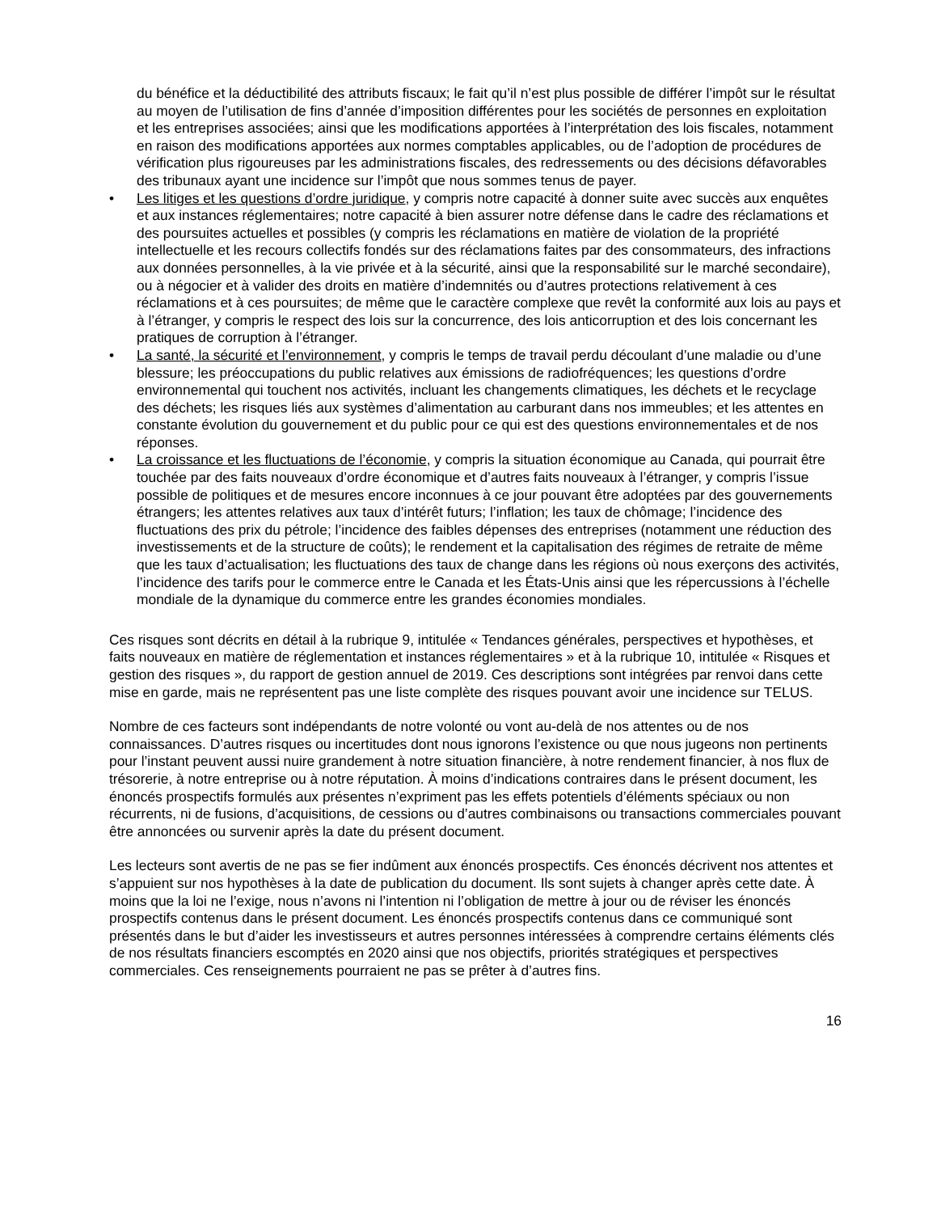du bénéfice et la déductibilité des attributs fiscaux; le fait qu’il n’est plus possible de différer l’impôt sur le résultat au moyen de l’utilisation de fins d’année d’imposition différentes pour les sociétés de personnes en exploitation et les entreprises associées; ainsi que les modifications apportées à l’interprétation des lois fiscales, notamment en raison des modifications apportées aux normes comptables applicables, ou de l’adoption de procédures de vérification plus rigoureuses par les administrations fiscales, des redressements ou des décisions défavorables des tribunaux ayant une incidence sur l’impôt que nous sommes tenus de payer.
• Les litiges et les questions d’ordre juridique, y compris notre capacité à donner suite avec succès aux enquêtes et aux instances réglementaires; notre capacité à bien assurer notre défense dans le cadre des réclamations et des poursuites actuelles et possibles (y compris les réclamations en matière de violation de la propriété intellectuelle et les recours collectifs fondés sur des réclamations faites par des consommateurs, des infractions aux données personnelles, à la vie privée et à la sécurité, ainsi que la responsabilité sur le marché secondaire), ou à négocier et à valider des droits en matière d’indemnités ou d’autres protections relativement à ces réclamations et à ces poursuites; de même que le caractère complexe que revêt la conformité aux lois au pays et à l’étranger, y compris le respect des lois sur la concurrence, des lois anticorruption et des lois concernant les pratiques de corruption à l’étranger.
• La santé, la sécurité et l’environnement, y compris le temps de travail perdu découlant d’une maladie ou d’une blessure; les préoccupations du public relatives aux émissions de radiofréquences; les questions d’ordre environnemental qui touchent nos activités, incluant les changements climatiques, les déchets et le recyclage des déchets; les risques liés aux systèmes d’alimentation au carburant dans nos immeubles; et les attentes en constante évolution du gouvernement et du public pour ce qui est des questions environnementales et de nos réponses.
• La croissance et les fluctuations de l’économie, y compris la situation économique au Canada, qui pourrait être touchée par des faits nouveaux d’ordre économique et d’autres faits nouveaux à l’étranger, y compris l’issue possible de politiques et de mesures encore inconnues à ce jour pouvant être adoptées par des gouvernements étrangers; les attentes relatives aux taux d’intérêt futurs; l’inflation; les taux de chômage; l’incidence des fluctuations des prix du pétrole; l’incidence des faibles dépenses des entreprises (notamment une réduction des investissements et de la structure de coûts); le rendement et la capitalisation des régimes de retraite de même que les taux d’actualisation; les fluctuations des taux de change dans les régions où nous exerçons des activités, l’incidence des tarifs pour le commerce entre le Canada et les États-Unis ainsi que les répercussions à l’échelle mondiale de la dynamique du commerce entre les grandes économies mondiales.
Ces risques sont décrits en détail à la rubrique 9, intitulée « Tendances générales, perspectives et hypothèses, et faits nouveaux en matière de réglementation et instances réglementaires » et à la rubrique 10, intitulée « Risques et gestion des risques », du rapport de gestion annuel de 2019. Ces descriptions sont intégrées par renvoi dans cette mise en garde, mais ne représentent pas une liste complète des risques pouvant avoir une incidence sur TELUS.
Nombre de ces facteurs sont indépendants de notre volonté ou vont au-delà de nos attentes ou de nos connaissances. D’autres risques ou incertitudes dont nous ignorons l’existence ou que nous jugeons non pertinents pour l’instant peuvent aussi nuire grandement à notre situation financière, à notre rendement financier, à nos flux de trésorerie, à notre entreprise ou à notre réputation. À moins d’indications contraires dans le présent document, les énoncés prospectifs formulés aux présentes n’expriment pas les effets potentiels d’éléments spéciaux ou non récurrents, ni de fusions, d’acquisitions, de cessions ou d’autres combinaisons ou transactions commerciales pouvant être annoncées ou survenir après la date du présent document.
Les lecteurs sont avertis de ne pas se fier indûment aux énoncés prospectifs. Ces énoncés décrivent nos attentes et s’appuient sur nos hypothèses à la date de publication du document. Ils sont sujets à changer après cette date. À moins que la loi ne l’exige, nous n’avons ni l’intention ni l’obligation de mettre à jour ou de réviser les énoncés prospectifs contenus dans le présent document. Les énoncés prospectifs contenus dans ce communiqué sont présentés dans le but d’aider les investisseurs et autres personnes intéressées à comprendre certains éléments clés de nos résultats financiers escomptés en 2020 ainsi que nos objectifs, priorités stratégiques et perspectives commerciales. Ces renseignements pourraient ne pas se prêter à d’autres fins.
16